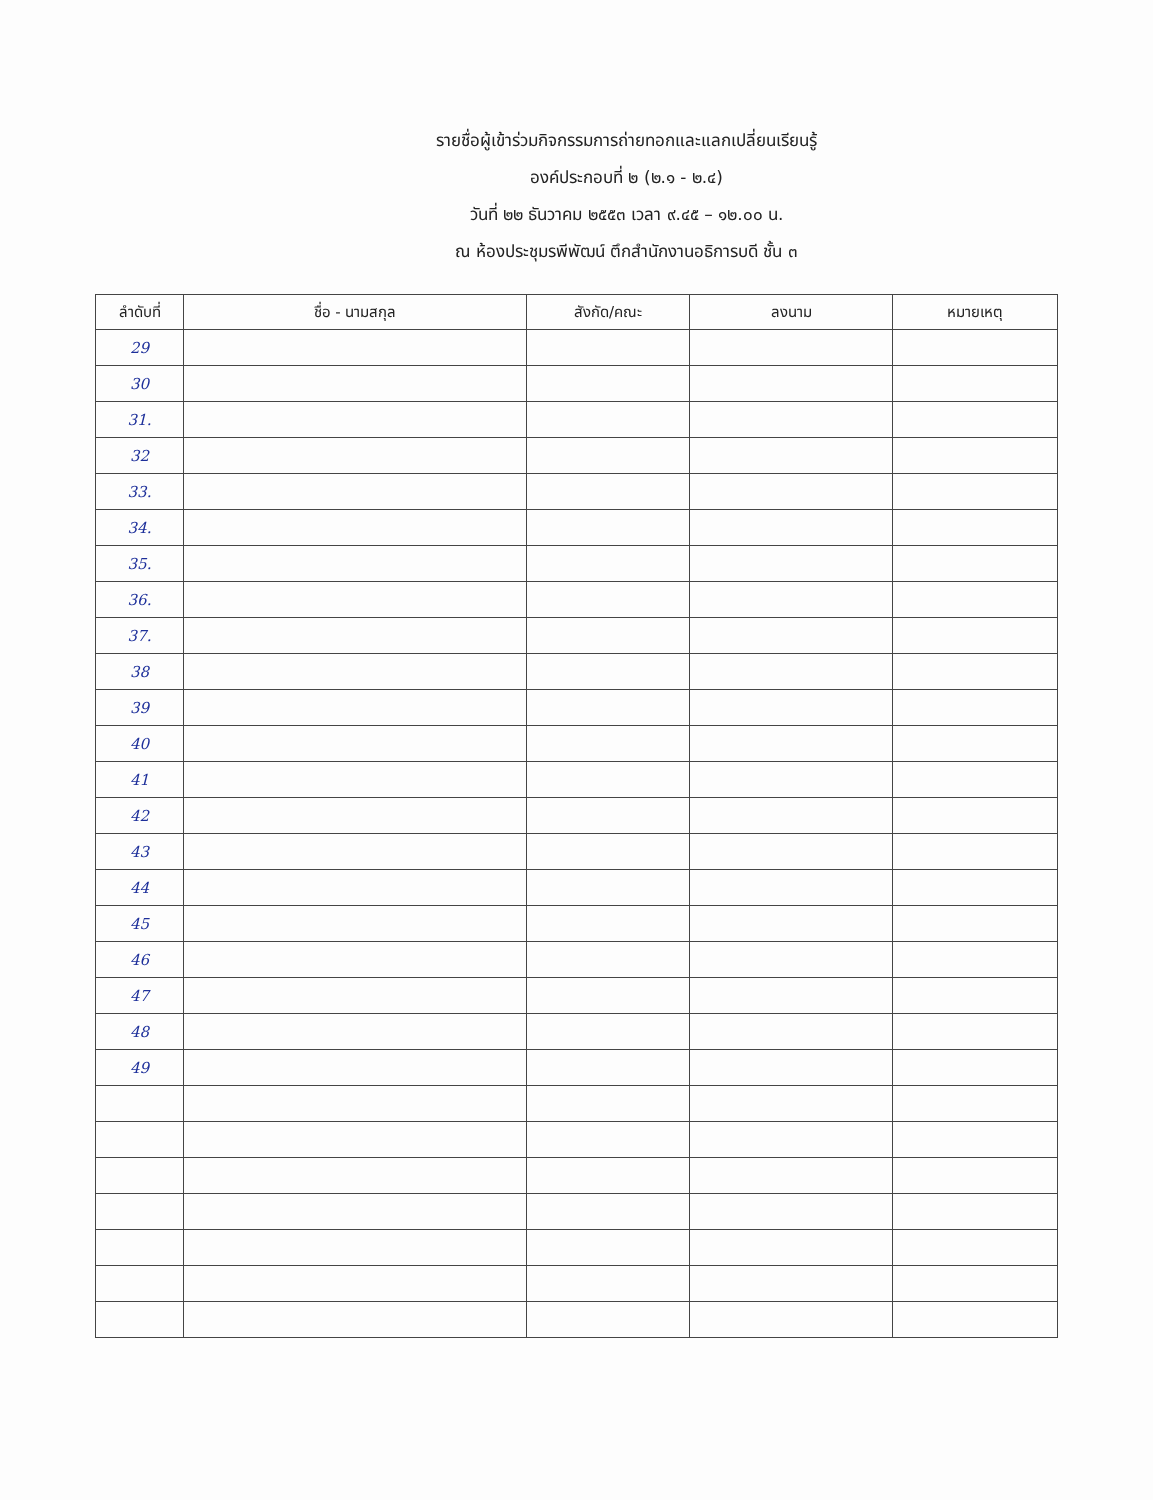รายชื่อผู้เข้าร่วมกิจกรรมการถ่ายทอกและแลกเปลี่ยนเรียนรู้
องค์ประกอบที่ ๒ (๒.๑ - ๒.๔)
วันที่ ๒๒ ธันวาคม ๒๕๕๓ เวลา ๙.๔๕ – ๑๒.๐๐ น.
ณ ห้องประชุมรพีพัฒน์ ตึกสำนักงานอธิการบดี ชั้น ๓
| ลำดับที่ | ชื่อ - นามสกุล | สังกัด/คณะ | ลงนาม | หมายเหตุ |
| --- | --- | --- | --- | --- |
| 29 | | | | |
| 30 | | | | |
| 31. | | | | |
| 32 | | | | |
| 33. | | | | |
| 34. | | | | |
| 35. | | | | |
| 36. | | | | |
| 37. | | | | |
| 38 | | | | |
| 39 | | | | |
| 40 | | | | |
| 41 | | | | |
| 42 | | | | |
| 43 | | | | |
| 44 | | | | |
| 45 | | | | |
| 46 | | | | |
| 47 | | | | |
| 48 | | | | |
| 49 | | | | |